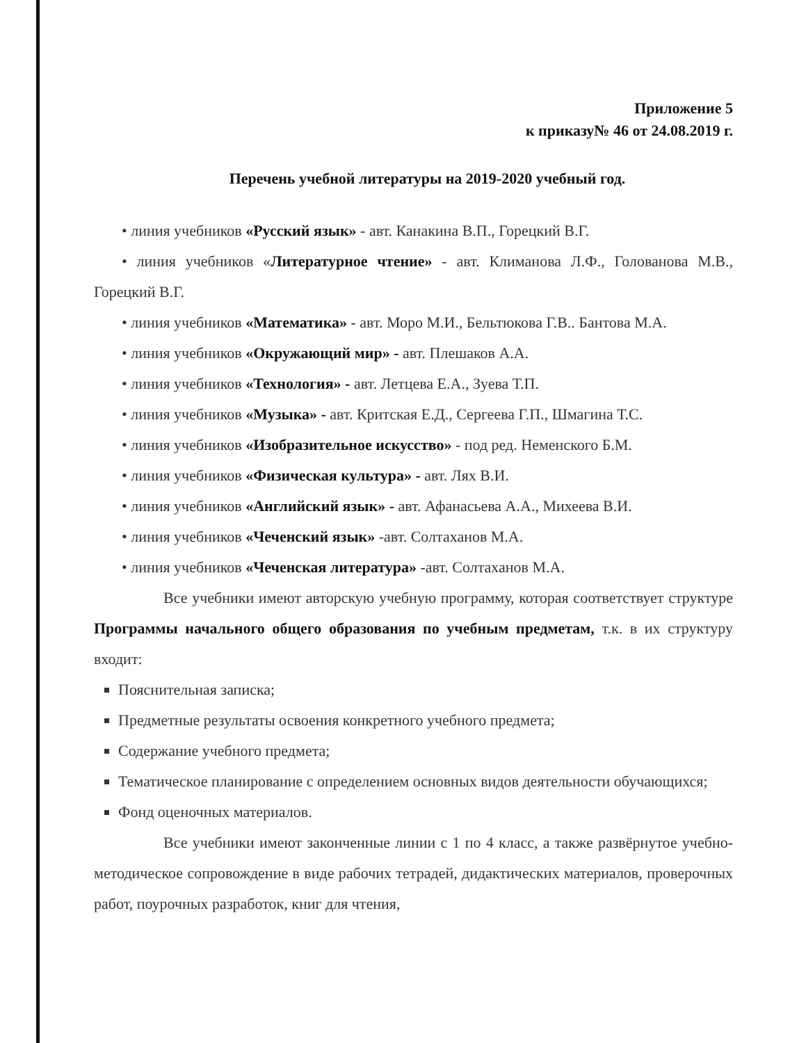Приложение 5
к приказу№ 46 от 24.08.2019 г.
Перечень учебной литературы на 2019-2020 учебный год.
• линия учебников «Русский язык» - авт. Канакина В.П., Горецкий В.Г.
• линия учебников «Литературное чтение» - авт. Климанова Л.Ф., Голованова М.В., Горецкий В.Г.
• линия учебников «Математика» - авт. Моро М.И., Бельтюкова Г.В.. Бантова М.А.
• линия учебников «Окружающий мир» - авт. Плешаков А.А.
• линия учебников «Технология» - авт. Летцева Е.А., Зуева Т.П.
• линия учебников «Музыка» - авт. Критская Е.Д., Сергеева Г.П., Шмагина Т.С.
• линия учебников «Изобразительное искусство» - под ред. Неменского Б.М.
• линия учебников «Физическая культура» - авт. Лях В.И.
• линия учебников «Английский язык» - авт. Афанасьева А.А., Михеева В.И.
• линия учебников «Чеченский язык» -авт. Солтаханов М.А.
• линия учебников «Чеченская литература» -авт. Солтаханов М.А.
Все учебники имеют авторскую учебную программу, которая соответствует структуре Программы начального общего образования по учебным предметам, т.к. в их структуру входит:
Пояснительная записка;
Предметные результаты освоения конкретного учебного предмета;
Содержание учебного предмета;
Тематическое планирование с определением основных видов деятельности обучающихся;
Фонд оценочных материалов.
Все учебники имеют законченные линии с 1 по 4 класс, а также развёрнутое учебно-методическое сопровождение в виде рабочих тетрадей, дидактических материалов, проверочных работ, поурочных разработок, книг для чтения,